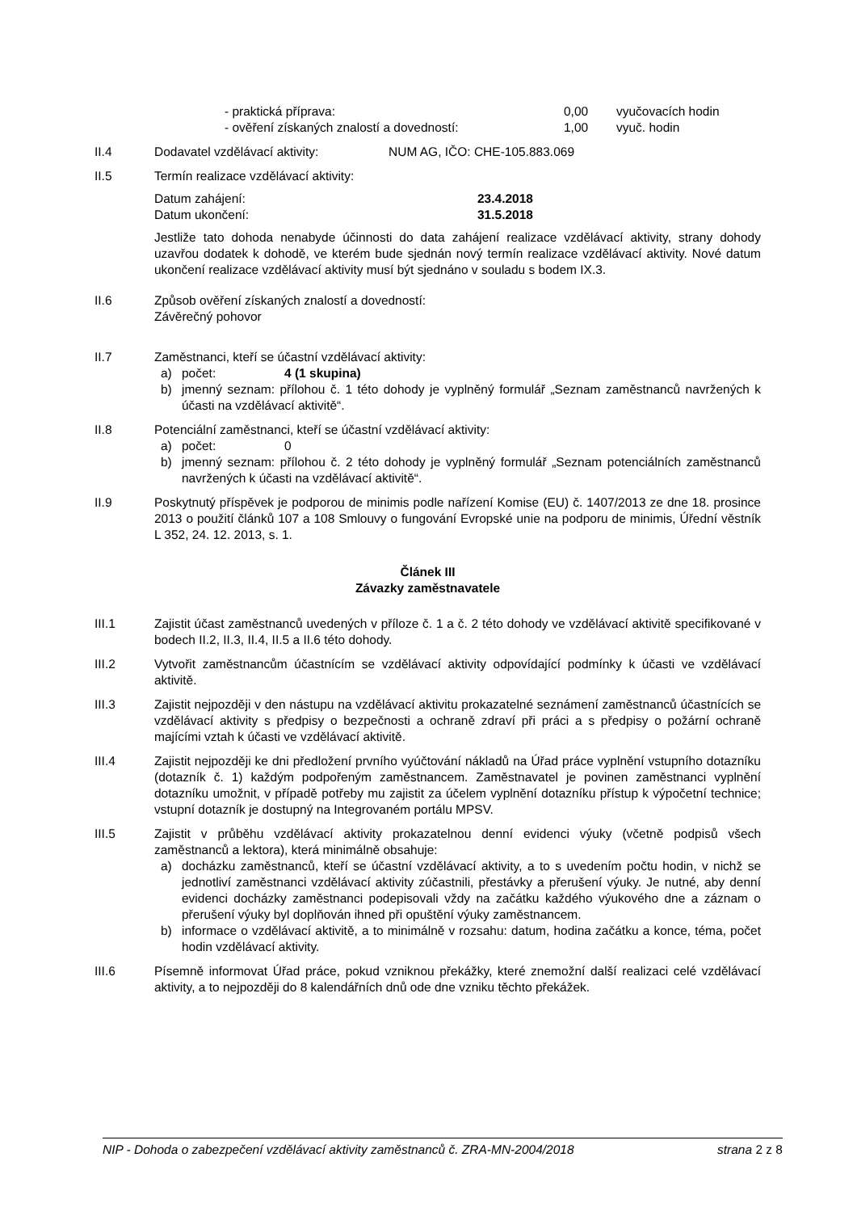- praktická příprava: 0,00 vyučovacích hodin - ověření získaných znalostí a dovedností: 1,00 vyuč. hodin
II.4 Dodavatel vzdělávací aktivity: NUM AG, IČO: CHE-105.883.069
II.5 Termín realizace vzdělávací aktivity:
Datum zahájení: 23.4.2018
Datum ukončení: 31.5.2018
Jestliže tato dohoda nenabyde účinnosti do data zahájení realizace vzdělávací aktivity, strany dohody uzavřou dodatek k dohodě, ve kterém bude sjednán nový termín realizace vzdělávací aktivity. Nové datum ukončení realizace vzdělávací aktivity musí být sjednáno v souladu s bodem IX.3.
II.6 Způsob ověření získaných znalostí a dovedností:
Závěrečný pohovor
II.7 Zaměstnanci, kteří se účastní vzdělávací aktivity:
a) počet: 4 (1 skupina)
b) jmenný seznam: přílohou č. 1 této dohody je vyplněný formulář „Seznam zaměstnanců navržených k účasti na vzdělávací aktivitě“.
II.8 Potenciální zaměstnanci, kteří se účastní vzdělávací aktivity:
a) počet: 0
b) jmenný seznam: přílohou č. 2 této dohody je vyplněný formulář „Seznam potenciálních zaměstnanců navržených k účasti na vzdělávací aktivitě“.
II.9 Poskytnutý příspěvek je podporou de minimis podle nařízení Komise (EU) č. 1407/2013 ze dne 18. prosince 2013 o použití článků 107 a 108 Smlouvy o fungování Evropské unie na podporu de minimis, Úřední věstník L 352, 24. 12. 2013, s. 1.
Článek III
Závazky zaměstnavatele
III.1 Zajistit účast zaměstnanců uvedených v příloze č. 1 a č. 2 této dohody ve vzdělávací aktivitě specifikované v bodech II.2, II.3, II.4, II.5 a II.6 této dohody.
III.2 Vytvořit zaměstnancům účastnícím se vzdělávací aktivity odpovídající podmínky k účasti ve vzdělávací aktivitě.
III.3 Zajistit nejpozději v den nástupu na vzdělávací aktivitu prokazatelné seznámení zaměstnanců účastnících se vzdělávací aktivity s předpisy o bezpečnosti a ochraně zdraví při práci a s předpisy o požární ochraně majícími vztah k účasti ve vzdělávací aktivitě.
III.4 Zajistit nejpozději ke dni předložení prvního vyúčtování nákladů na Úřad práce vyplnění vstupního dotazníku (dotazník č. 1) každým podpořeným zaměstnancem. Zaměstnavatel je povinen zaměstnanci vyplnění dotazníku umožnit, v případě potřeby mu zajistit za účelem vyplnění dotazníku přístup k výpočetní technice; vstupní dotazník je dostupný na Integrovaném portálu MPSV.
III.5 Zajistit v průběhu vzdělávací aktivity prokazatelnou denní evidenci výuky (včetně podpisů všech zaměstnanců a lektora), která minimálně obsahuje:
a) docházku zaměstnanců, kteří se účastní vzdělávací aktivity, a to s uvedením počtu hodin, v nichž se jednotliví zaměstnanci vzdělávací aktivity zúčastnili, přestávky a přerušení výuky. Je nutné, aby denní evidenci docházky zaměstnanci podepisovali vždy na začátku každého výukového dne a záznam o přerušení výuky byl doplňován ihned při opuštění výuky zaměstnancem.
b) informace o vzdělávací aktivitě, a to minimálně v rozsahu: datum, hodina začátku a konce, téma, počet hodin vzdělávací aktivity.
III.6 Písemně informovat Úřad práce, pokud vzniknou překážky, které znemožní další realizaci celé vzdělávací aktivity, a to nejpozději do 8 kalendářních dnů ode dne vzniku těchto překážek.
NIP - Dohoda o zabezpečení vzdělávací aktivity zaměstnanců č. ZRA-MN-2004/2018 strana 2 z 8